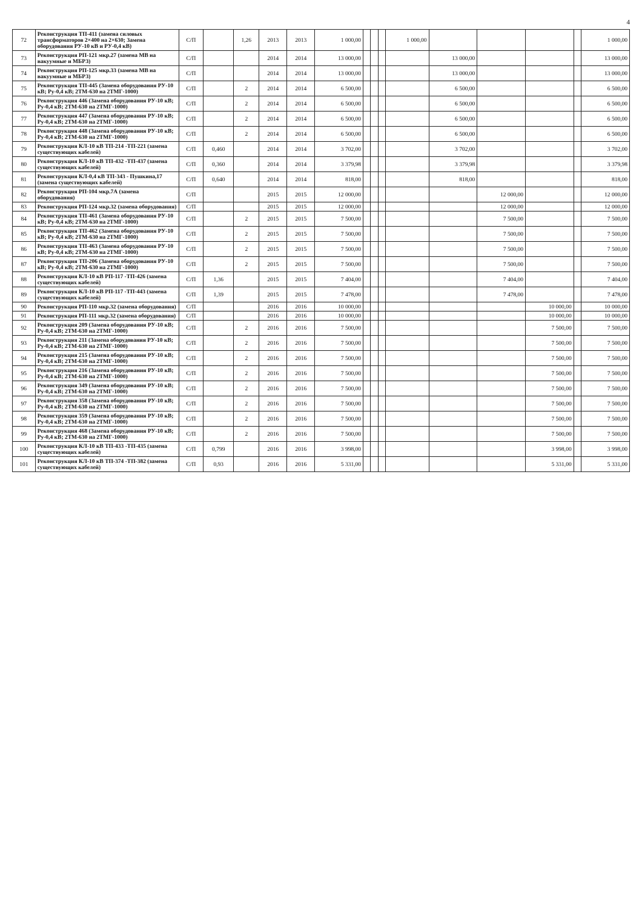4
| 72 | Реконструкция ТП-411 (замена силовых трансформаторов 2×400 на 2×630; Замена оборудования РУ-10 кВ и РУ-0,4 кВ) | С/П | | 1,26 | 2013 | 2013 | 1 000,00 | | | | 1 000,00 | | | | | 1 000,00 |
| 73 | Реконструкция РП-121 мкр.27 (замена МВ на вакуумные и МБРЗ) | С/П | | | 2014 | 2014 | 13 000,00 | | | | | 13 000,00 | | | | 13 000,00 |
| 74 | Реконструкция РП-125 мкр.33 (замена МВ на вакуумные и МБРЗ) | С/П | | | 2014 | 2014 | 13 000,00 | | | | | 13 000,00 | | | | 13 000,00 |
| 75 | Реконструкция ТП-445 (Замена оборудования РУ-10 кВ; Ру-0,4 кВ; 2ТМ-630 на 2ТМГ-1000) | С/П | | 2 | 2014 | 2014 | 6 500,00 | | | | | 6 500,00 | | | | 6 500,00 |
| 76 | Реконструкция 446 (Замена оборудования РУ-10 кВ; Ру-0,4 кВ; 2ТМ-630 на 2ТМГ-1000) | С/П | | 2 | 2014 | 2014 | 6 500,00 | | | | | 6 500,00 | | | | 6 500,00 |
| 77 | Реконструкция 447 (Замена оборудования РУ-10 кВ; Ру-0,4 кВ; 2ТМ-630 на 2ТМГ-1000) | С/П | | 2 | 2014 | 2014 | 6 500,00 | | | | | 6 500,00 | | | | 6 500,00 |
| 78 | Реконструкция 448 (Замена оборудования РУ-10 кВ; Ру-0,4 кВ; 2ТМ-630 на 2ТМГ-1000) | С/П | | 2 | 2014 | 2014 | 6 500,00 | | | | | 6 500,00 | | | | 6 500,00 |
| 79 | Реконструкция КЛ-10 кВ ТП-214 -ТП-221 (замена существующих кабелей) | С/П | 0,460 | | 2014 | 2014 | 3 702,00 | | | | | 3 702,00 | | | | 3 702,00 |
| 80 | Реконструкция КЛ-10 кВ ТП-432 -ТП-437 (замена существующих кабелей) | С/П | 0,360 | | 2014 | 2014 | 3 379,98 | | | | | 3 379,98 | | | | 3 379,98 |
| 81 | Реконструкция КЛ-0,4 кВ ТП-343 - Пушкина,17 (замена существующих кабелей) | С/П | 0,640 | | 2014 | 2014 | 818,00 | | | | | 818,00 | | | | 818,00 |
| 82 | Реконструкция РП-104 мкр.7А (замена оборудования) | С/П | | | 2015 | 2015 | 12 000,00 | | | | | | 12 000,00 | | | 12 000,00 |
| 83 | Реконструкция РП-124 мкр.32 (замена оборудования) | С/П | | | 2015 | 2015 | 12 000,00 | | | | | | 12 000,00 | | | 12 000,00 |
| 84 | Реконструкция ТП-461 (Замена оборудования РУ-10 кВ; Ру-0,4 кВ; 2ТМ-630 на 2ТМГ-1000) | С/П | | 2 | 2015 | 2015 | 7 500,00 | | | | | | 7 500,00 | | | 7 500,00 |
| 85 | Реконструкция ТП-462 (Замена оборудования РУ-10 кВ; Ру-0,4 кВ; 2ТМ-630 на 2ТМГ-1000) | С/П | | 2 | 2015 | 2015 | 7 500,00 | | | | | | 7 500,00 | | | 7 500,00 |
| 86 | Реконструкция ТП-463 (Замена оборудования РУ-10 кВ; Ру-0,4 кВ; 2ТМ-630 на 2ТМГ-1000) | С/П | | 2 | 2015 | 2015 | 7 500,00 | | | | | | 7 500,00 | | | 7 500,00 |
| 87 | Реконструкция ТП-206 (Замена оборудования РУ-10 кВ; Ру-0,4 кВ; 2ТМ-630 на 2ТМГ-1000) | С/П | | 2 | 2015 | 2015 | 7 500,00 | | | | | | 7 500,00 | | | 7 500,00 |
| 88 | Реконструкция КЛ-10 кВ РП-117 -ТП-426 (замена существующих кабелей) | С/П | 1,36 | | 2015 | 2015 | 7 404,00 | | | | | | 7 404,00 | | | 7 404,00 |
| 89 | Реконструкция КЛ-10 кВ РП-117 -ТП-443 (замена существующих кабелей) | С/П | 1,39 | | 2015 | 2015 | 7 478,00 | | | | | | 7 478,00 | | | 7 478,00 |
| 90 | Реконструкция РП-110 мкр.32 (замена оборудования) | С/П | | | 2016 | 2016 | 10 000,00 | | | | | | | 10 000,00 | | 10 000,00 |
| 91 | Реконструкция РП-111 мкр.32 (замена оборудования) | С/П | | | 2016 | 2016 | 10 000,00 | | | | | | | 10 000,00 | | 10 000,00 |
| 92 | Реконструкция 209 (Замена оборудования РУ-10 кВ; Ру-0,4 кВ; 2ТМ-630 на 2ТМГ-1000) | С/П | | 2 | 2016 | 2016 | 7 500,00 | | | | | | | 7 500,00 | | 7 500,00 |
| 93 | Реконструкция 211 (Замена оборудования РУ-10 кВ; Ру-0,4 кВ; 2ТМ-630 на 2ТМГ-1000) | С/П | | 2 | 2016 | 2016 | 7 500,00 | | | | | | | 7 500,00 | | 7 500,00 |
| 94 | Реконструкция 215 (Замена оборудования РУ-10 кВ; Ру-0,4 кВ; 2ТМ-630 на 2ТМГ-1000) | С/П | | 2 | 2016 | 2016 | 7 500,00 | | | | | | | 7 500,00 | | 7 500,00 |
| 95 | Реконструкция 216 (Замена оборудования РУ-10 кВ; Ру-0,4 кВ; 2ТМ-630 на 2ТМГ-1000) | С/П | | 2 | 2016 | 2016 | 7 500,00 | | | | | | | 7 500,00 | | 7 500,00 |
| 96 | Реконструкция 349 (Замена оборудования РУ-10 кВ; Ру-0,4 кВ; 2ТМ-630 на 2ТМГ-1000) | С/П | | 2 | 2016 | 2016 | 7 500,00 | | | | | | | 7 500,00 | | 7 500,00 |
| 97 | Реконструкция 358 (Замена оборудования РУ-10 кВ; Ру-0,4 кВ; 2ТМ-630 на 2ТМГ-1000) | С/П | | 2 | 2016 | 2016 | 7 500,00 | | | | | | | 7 500,00 | | 7 500,00 |
| 98 | Реконструкция 359 (Замена оборудования РУ-10 кВ; Ру-0,4 кВ; 2ТМ-630 на 2ТМГ-1000) | С/П | | 2 | 2016 | 2016 | 7 500,00 | | | | | | | 7 500,00 | | 7 500,00 |
| 99 | Реконструкция 468 (Замена оборудования РУ-10 кВ; Ру-0,4 кВ; 2ТМ-630 на 2ТМГ-1000) | С/П | | 2 | 2016 | 2016 | 7 500,00 | | | | | | | 7 500,00 | | 7 500,00 |
| 100 | Реконструкция КЛ-10 кВ ТП-433 -ТП-435 (замена существующих кабелей) | С/П | 0,799 | | 2016 | 2016 | 3 998,00 | | | | | | | 3 998,00 | | 3 998,00 |
| 101 | Реконструкция КЛ-10 кВ ТП-374 -ТП-382 (замена существующих кабелей) | С/П | 0,93 | | 2016 | 2016 | 5 331,00 | | | | | | | 5 331,00 | | 5 331,00 |